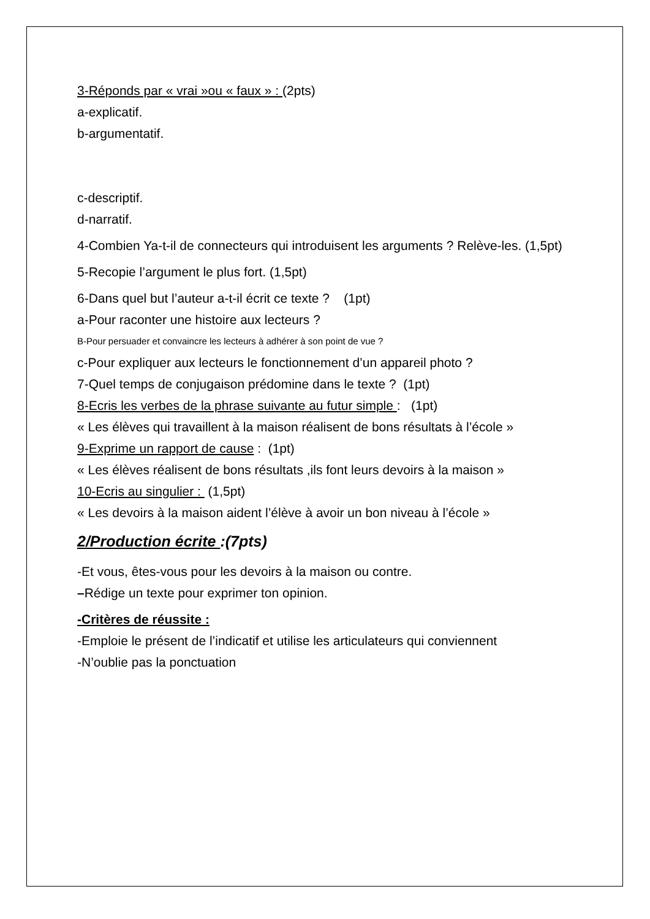3-Réponds par « vrai »ou « faux » : (2pts)
a-explicatif.
b-argumentatif.
c-descriptif.
d-narratif.
4-Combien Ya-t-il de connecteurs qui introduisent les arguments ? Relève-les. (1,5pt)
5-Recopie l’argument le plus fort. (1,5pt)
6-Dans quel but l’auteur a-t-il écrit ce texte ? (1pt)
a-Pour raconter une histoire aux lecteurs ?
B-Pour persuader et convaincre les lecteurs à adhérer à son point de vue ?
c-Pour expliquer aux lecteurs le fonctionnement d’un appareil photo ?
7-Quel temps de conjugaison prédomine dans le texte ? (1pt)
8-Ecris les verbes de la phrase suivante au futur simple : (1pt)
« Les élèves qui travaillent à la maison réalisent de bons résultats à l’école »
9-Exprime un rapport de cause : (1pt)
« Les élèves réalisent de bons résultats ,ils font leurs devoirs à la maison »
10-Ecris au singulier : (1,5pt)
« Les devoirs à la maison aident l’élève à avoir un bon niveau à l’école »
2/Production écrite :(7pts)
-Et vous, êtes-vous pour les devoirs à la maison ou contre.
–Rédige un texte pour exprimer ton opinion.
-Critères de réussite :
-Emploie le présent de l’indicatif et utilise les articulateurs qui conviennent
-N’oublie pas la ponctuation